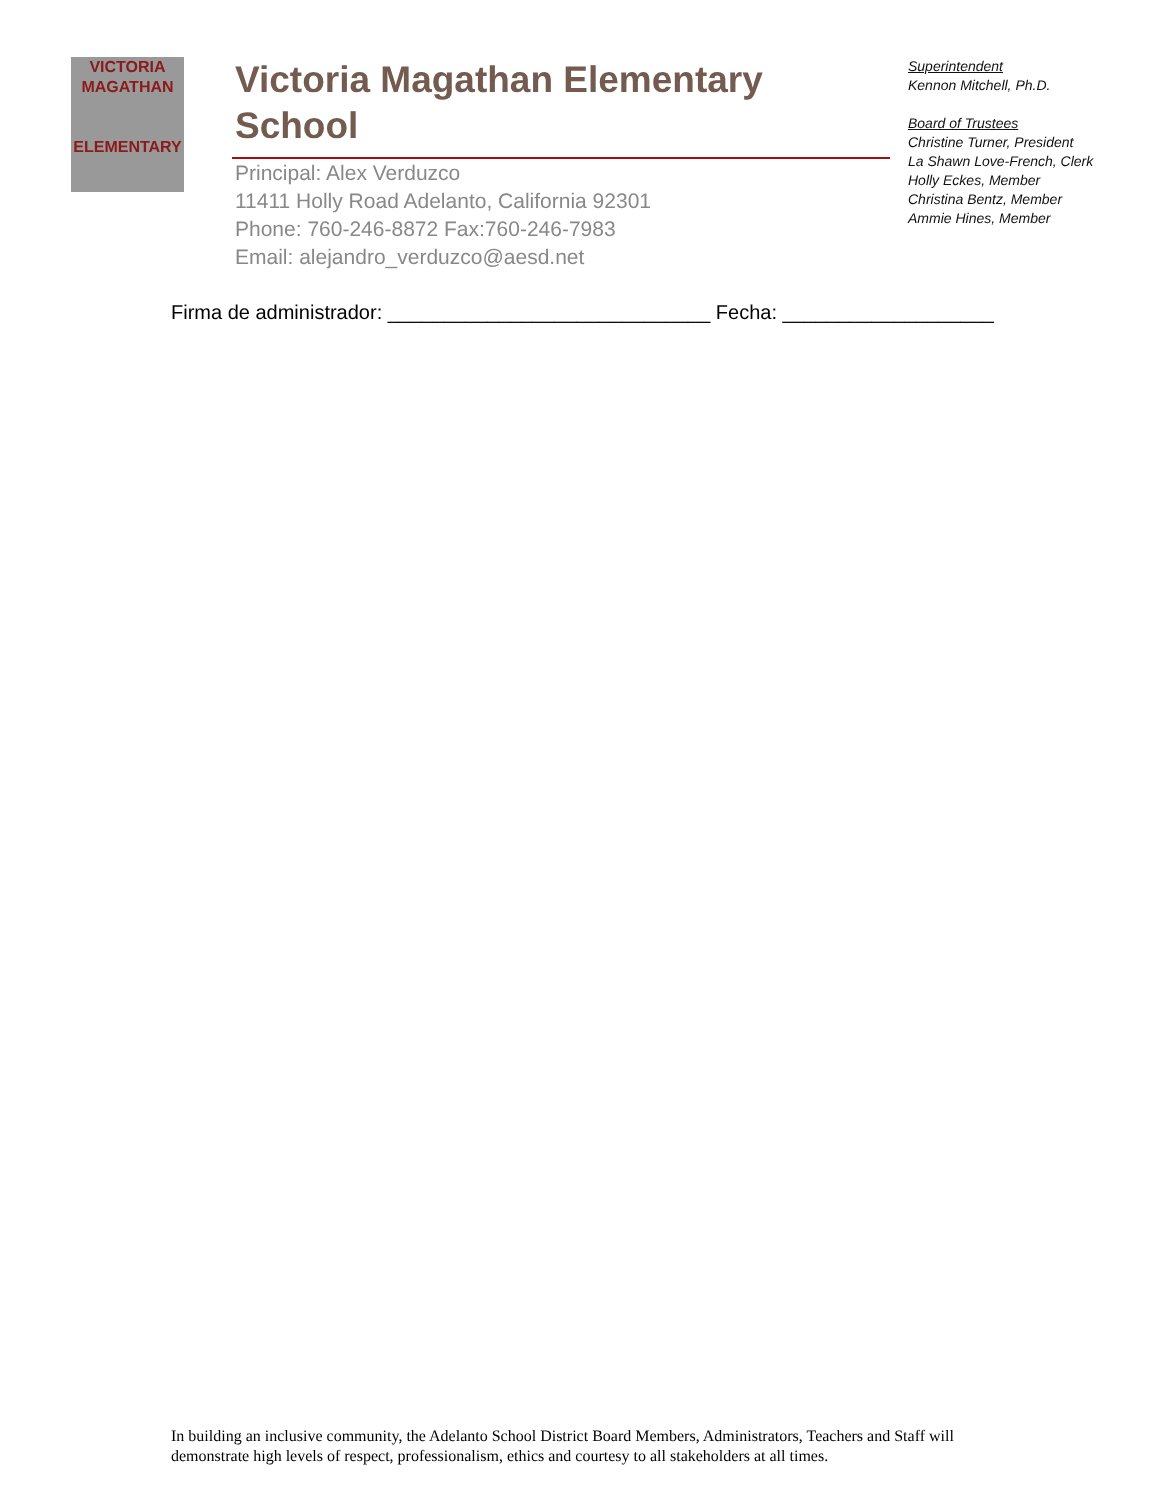VICTORIA
MAGATHAN
ELEMENTARY
Victoria Magathan Elementary School
Principal: Alex Verduzco
11411 Holly Road Adelanto, California 92301
Phone: 760-246-8872 Fax:760-246-7983
Email: alejandro_verduzco@aesd.net
Superintendent
Kennon Mitchell, Ph.D.
Board of Trustees
Christine Turner, President
La Shawn Love-French, Clerk
Holly Eckes, Member
Christina Bentz, Member
Ammie Hines, Member
Firma de administrador: _____________________________ Fecha: ___________________
In building an inclusive community, the Adelanto School District Board Members, Administrators, Teachers and Staff will demonstrate high levels of respect, professionalism, ethics and courtesy to all stakeholders at all times.